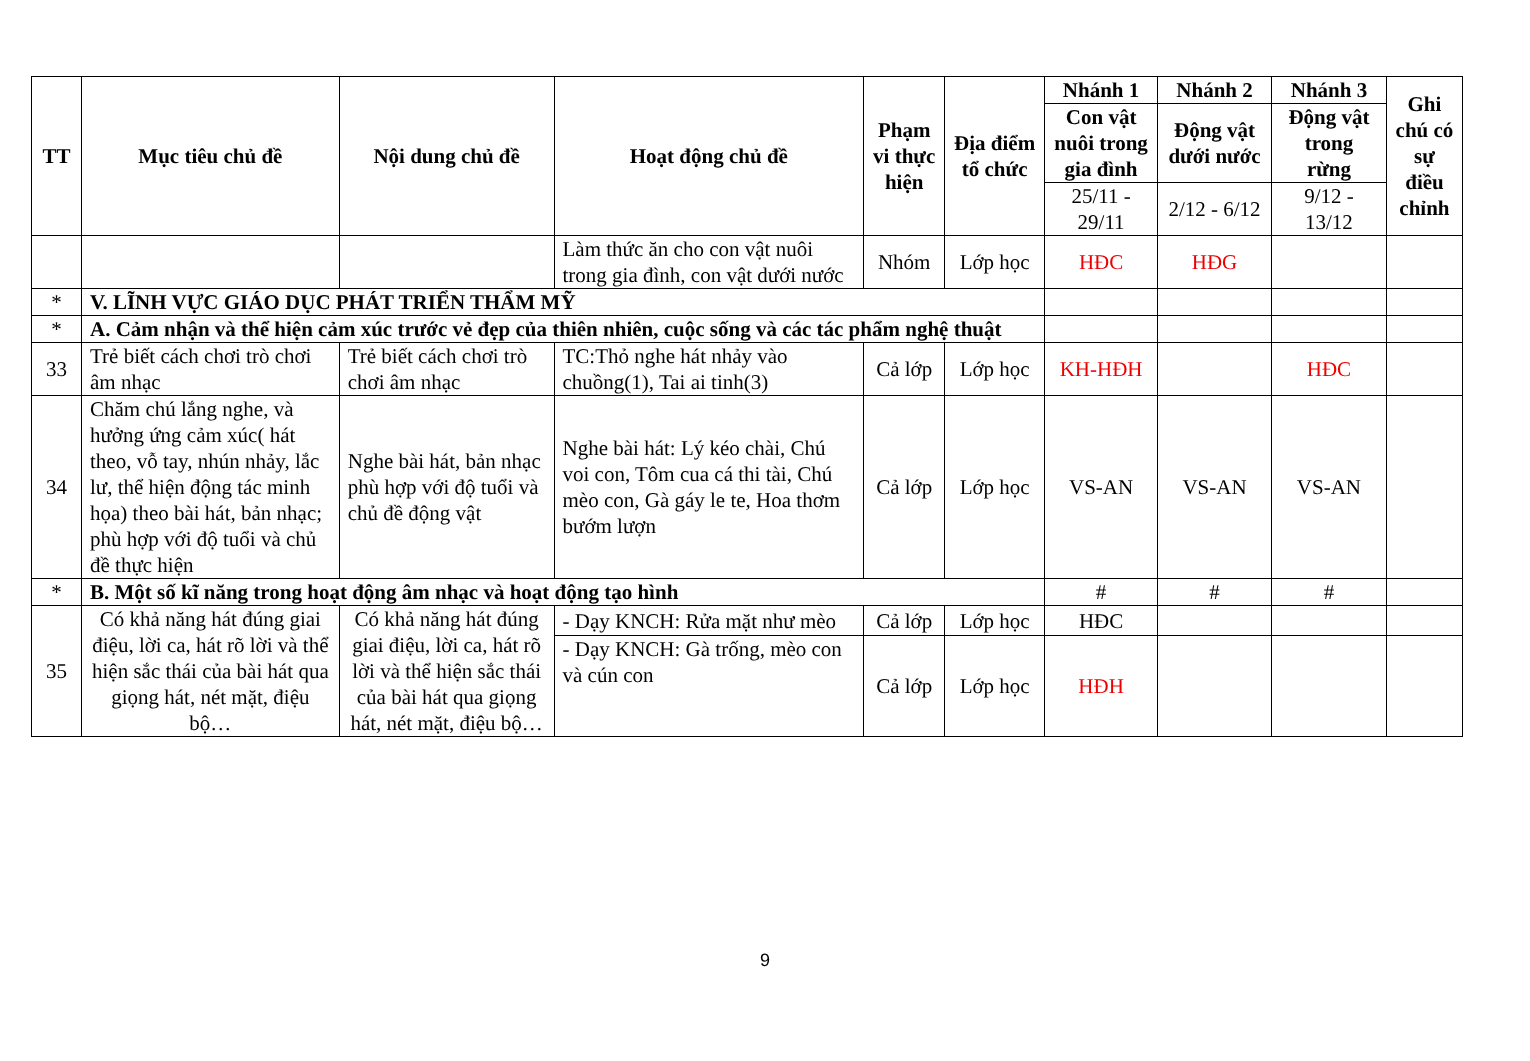| TT | Mục tiêu chủ đề | Nội dung chủ đề | Hoạt động chủ đề | Phạm vi thực hiện | Địa điểm tổ chức | Nhánh 1 | Nhánh 2 | Nhánh 3 | Ghi chú có sự điều chỉnh |
| --- | --- | --- | --- | --- | --- | --- | --- | --- | --- |
| | | | | | | Con vật nuôi trong gia đình | Động vật dưới nước | Động vật trong rừng | |
| | | | | | | 25/11 - 29/11 | 2/12 - 6/12 | 9/12 - 13/12 | |
| | | | Làm thức ăn cho con vật nuôi trong gia đình, con vật dưới nước | Nhóm | Lớp học | HĐC | HĐG | | |
| * | V. LĨNH VỰC GIÁO DỤC PHÁT TRIỂN THẨM MỸ | | | | | | | | |
| * | A. Cảm nhận và thể hiện cảm xúc trước vẻ đẹp của thiên nhiên, cuộc sống và các tác phẩm nghệ thuật | | | | | | | | |
| 33 | Trẻ biết cách chơi trò chơi âm nhạc | Trẻ biết cách chơi trò chơi âm nhạc | TC:Thỏ nghe hát nhảy vào chuồng(1), Tai ai tinh(3) | Cả lớp | Lớp học | KH-HĐH | | HĐC | |
| 34 | Chăm chú lắng nghe, và hưởng ứng cảm xúc( hát theo, vỗ tay, nhún nhảy, lắc lư, thể hiện động tác minh họa) theo bài hát, bản nhạc; phù hợp với độ tuổi và chủ đề thực hiện | Nghe bài hát, bản nhạc phù hợp với độ tuổi và chủ đề động vật | Nghe bài hát: Lý kéo chài, Chú voi con, Tôm cua cá thi tài, Chú mèo con, Gà gáy le te, Hoa thơm bướm lượn | Cả lớp | Lớp học | VS-AN | VS-AN | VS-AN | |
| * | B. Một số kĩ năng trong hoạt động âm nhạc và hoạt động tạo hình | | | | | # | # | # | |
| 35 | Có khả năng hát đúng giai điệu, lời ca, hát rõ lời và thể hiện sắc thái của bài hát qua giọng hát, nét mặt, điệu bộ… | Có khả năng hát đúng giai điệu, lời ca, hát rõ lời và thể hiện sắc thái của bài hát qua giọng hát, nét mặt, điệu bộ… | - Dạy KNCH: Rửa mặt như mèo | Cả lớp | Lớp học | HĐC | | | |
| | | | - Dạy KNCH: Gà trống, mèo con và cún con | Cả lớp | Lớp học | HĐH | | | |
9